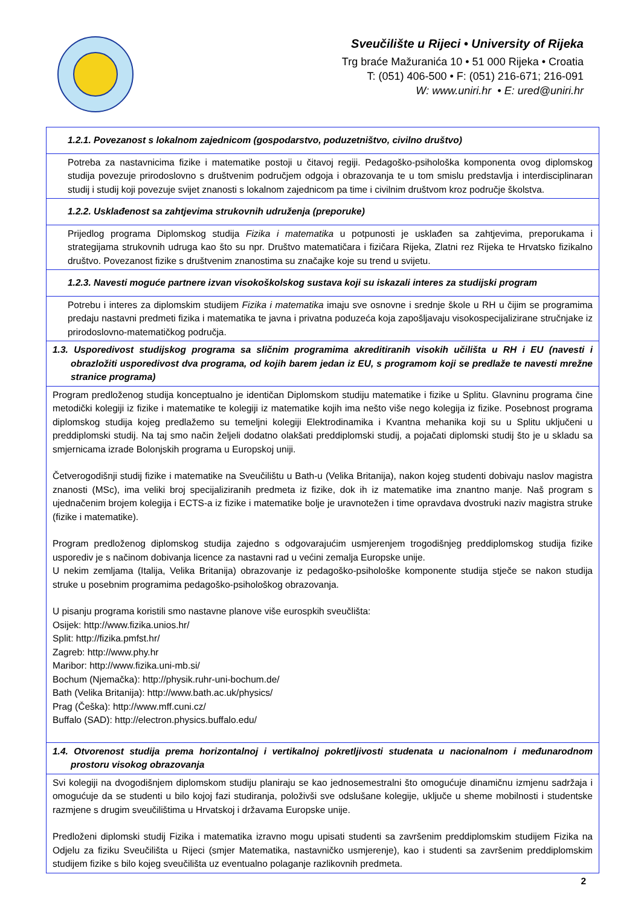Sveučilište u Rijeci • University of Rijeka
Trg braće Mažuranića 10 • 51 000 Rijeka • Croatia
T: (051) 406-500 • F: (051) 216-671; 216-091
W: www.uniri.hr • E: ured@uniri.hr
| 1.2.1. Povezanost s lokalnom zajednicom (gospodarstvo, poduzetništvo, civilno društvo) |
| Potreba za nastavnicima fizike i matematike postoji u čitavoj regiji. Pedagoško-psihološka komponenta ovog diplomskog studija povezuje prirodoslovno s društvenim područjem odgoja i obrazovanja te u tom smislu predstavlja i interdisciplinaran studij i studij koji povezuje svijet znanosti s lokalnom zajednicom pa time i civilnim društvom kroz područje školstva. |
| 1.2.2. Usklađenost sa zahtjevima strukovnih udruženja (preporuke) |
| Prijedlog programa Diplomskog studija Fizika i matematika u potpunosti je usklađen sa zahtjevima, preporukama i strategijama strukovnih udruga kao što su npr. Društvo matematičara i fizičara Rijeka, Zlatni rez Rijeka te Hrvatsko fizikalno društvo. Povezanost fizike s društvenim znanostima su značajke koje su trend u svijetu. |
| 1.2.3. Navesti moguće partnere izvan visokoškolskog sustava koji su iskazali interes za studijski program |
| Potrebu i interes za diplomskim studijem Fizika i matematika imaju sve osnovne i srednje škole u RH u čijim se programima predaju nastavni predmeti fizika i matematika te javna i privatna poduzeća koja zapošljavaju visokospecijalizirane stručnjake iz prirodoslovno-matematičkog područja. |
| 1.3. Usporedivost studijskog programa sa sličnim programima akreditiranih visokih učilišta u RH i EU (navesti i obrazložiti usporedivost dva programa, od kojih barem jedan iz EU, s programom koji se predlaže te navesti mrežne stranice programa) |
| Program predloženog studija konceptualno je identičan Diplomskom studiju matematike i fizike u Splitu. Glavninu programa čine metodički kolegiji iz fizike i matematike te kolegiji iz matematike kojih ima nešto više nego kolegija iz fizike. Posebnost programa diplomskog studija kojeg predlažemo su temeljni kolegiji Elektrodinamika i Kvantna mehanika koji su u Splitu uključeni u preddiplomski studij. Na taj smo način željeli dodatno olakšati preddiplomski studij, a pojačati diplomski studij što je u skladu sa smjernicama izrade Bolonjskih programa u Europskoj uniji. Četverogodišnji studij fizike i matematike na Sveučilištu u Bath-u (Velika Britanija), nakon kojeg studenti dobivaju naslov magistra znanosti (MSc), ima veliki broj specijaliziranih predmeta iz fizike, dok ih iz matematike ima znantno manje. Naš program s ujednačenim brojem kolegija i ECTS-a iz fizike i matematike bolje je uravnotežen i time opravdava dvostruki naziv magistra struke (fizike i matematike). Program predloženog diplomskog studija zajedno s odgovarajućim usmjerenjem trogodišnjeg preddiplomskog studija fizike usporediv je s načinom dobivanja licence za nastavni rad u većini zemalja Europske unije. U nekim zemljama (Italija, Velika Britanija) obrazovanje iz pedagoško-psihološke komponente studija stječe se nakon studija struke u posebnim programima pedagoško-psihološkog obrazovanja. U pisanju programa koristili smo nastavne planove više eurospkih sveučlišta: Osijek: http://www.fizika.unios.hr/ Split: http://fizika.pmfst.hr/ Zagreb: http://www.phy.hr Maribor: http://www.fizika.uni-mb.si/ Bochum (Njemačka): http://physik.ruhr-uni-bochum.de/ Bath (Velika Britanija): http://www.bath.ac.uk/physics/ Prag (Češka): http://www.mff.cuni.cz/ Buffalo (SAD): http://electron.physics.buffalo.edu/ |
| 1.4. Otvorenost studija prema horizontalnoj i vertikalnoj pokretljivosti studenata u nacionalnom i međunarodnom prostoru visokog obrazovanja |
| Svi kolegiji na dvogodišnjem diplomskom studiju planiraju se kao jednosemestralni što omogućuje dinamičnu izmjenu sadržaja i omogućuje da se studenti u bilo kojoj fazi studiranja, položivši sve odslušane kolegije, uključe u sheme mobilnosti i studentske razmjene s drugim sveučilištima u Hrvatskoj i državama Europske unije. Predloženi diplomski studij Fizika i matematika izravno mogu upisati studenti sa završenim preddiplomskim studijem Fizika na Odjelu za fiziku Sveučilišta u Rijeci (smjer Matematika, nastavničko usmjerenje), kao i studenti sa završenim preddiplomskim studijem fizike s bilo kojeg sveučilišta uz eventualno polaganje razlikovnih predmeta. |
2